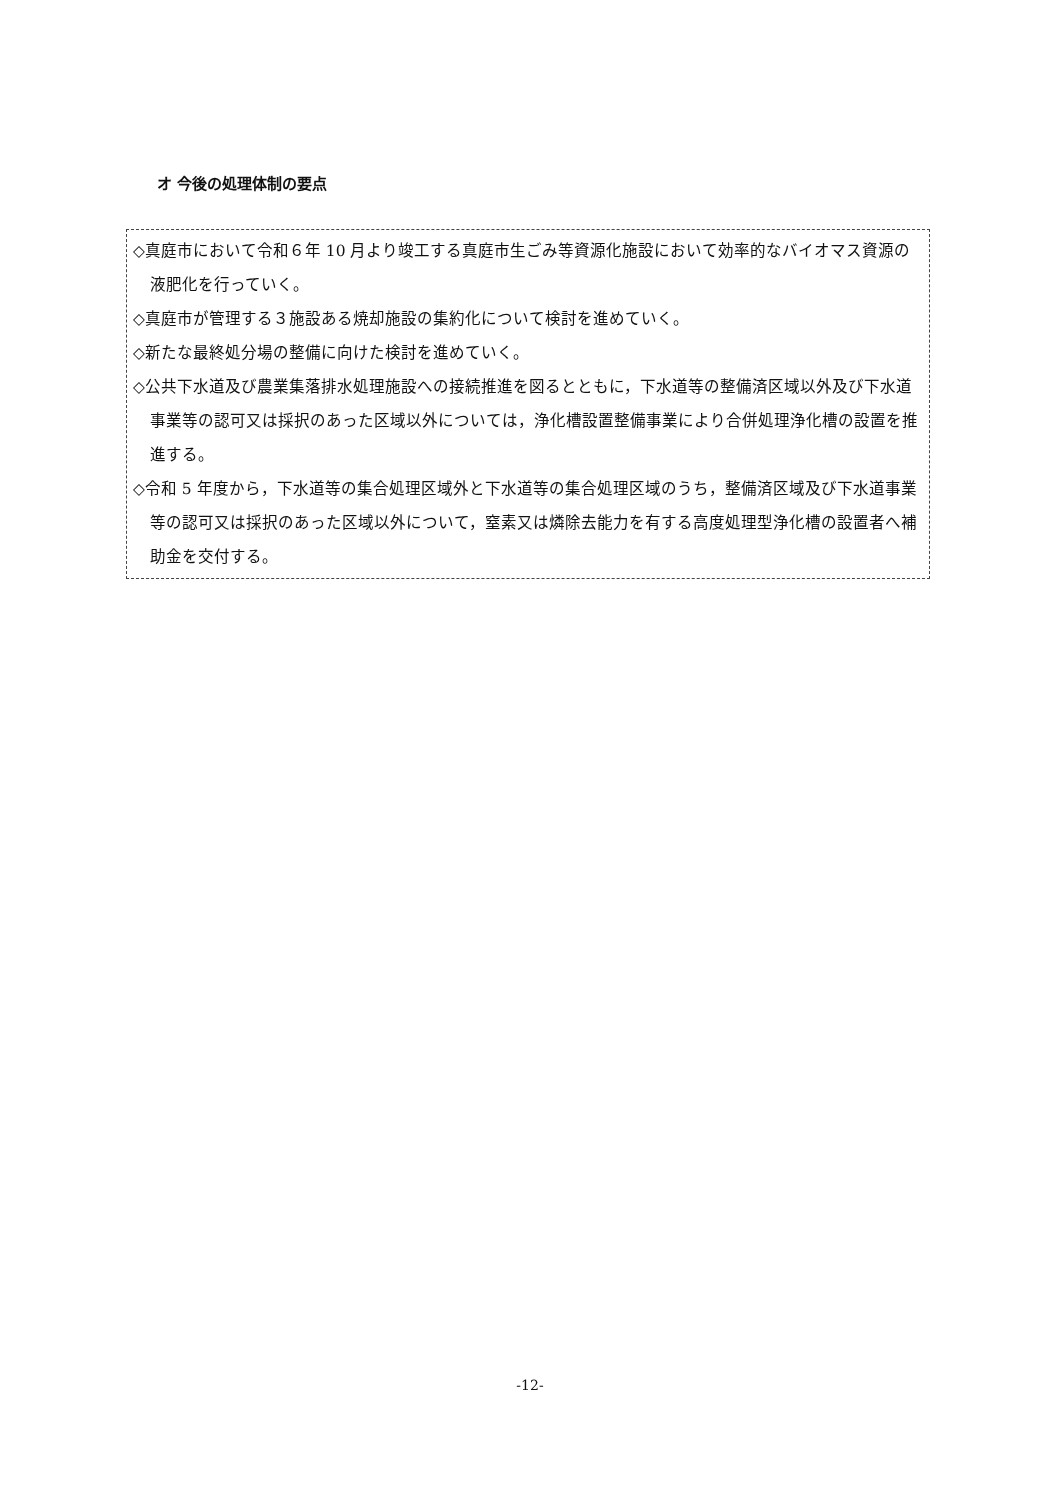オ 今後の処理体制の要点
◇真庭市において令和６年 10 月より竣工する真庭市生ごみ等資源化施設において効率的なバイオマス資源の液肥化を行っていく。
◇真庭市が管理する３施設ある焼却施設の集約化について検討を進めていく。
◇新たな最終処分場の整備に向けた検討を進めていく。
◇公共下水道及び農業集落排水処理施設への接続推進を図るとともに，下水道等の整備済区域以外及び下水道事業等の認可又は採択のあった区域以外については，浄化槽設置整備事業により合併処理浄化槽の設置を推進する。
◇令和 5 年度から，下水道等の集合処理区域外と下水道等の集合処理区域のうち，整備済区域及び下水道事業等の認可又は採択のあった区域以外について，窒素又は燐除去能力を有する高度処理型浄化槽の設置者へ補助金を交付する。
-12-